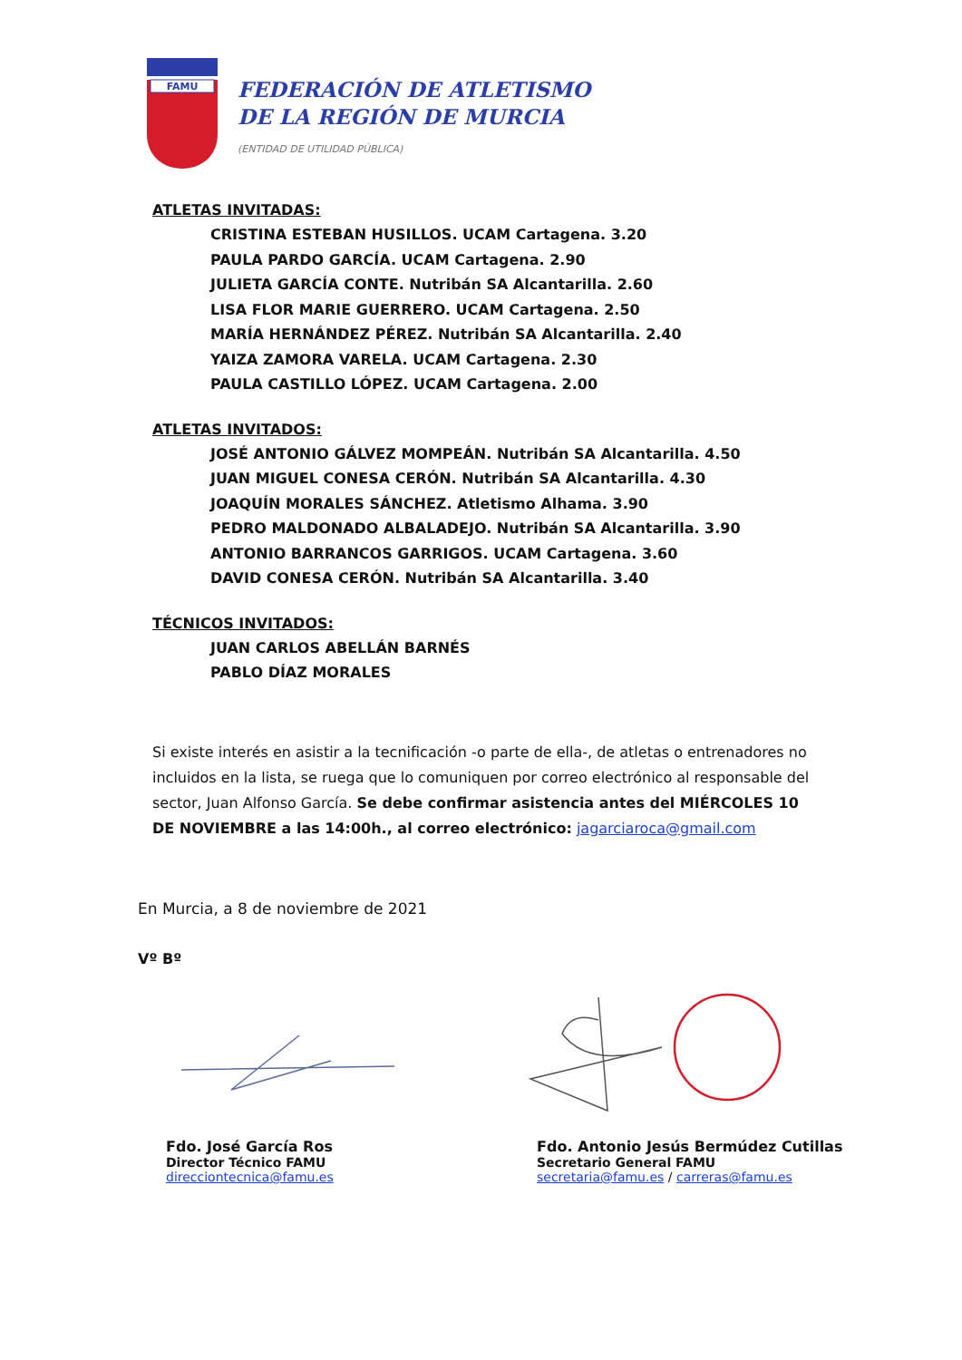FAMU
FEDERACIÓN DE ATLETISMO
DE LA REGIÓN DE MURCIA
(ENTIDAD DE UTILIDAD PÚBLICA)
ATLETAS INVITADAS:
CRISTINA ESTEBAN HUSILLOS. UCAM Cartagena. 3.20
PAULA PARDO GARCÍA. UCAM Cartagena. 2.90
JULIETA GARCÍA CONTE. Nutribán SA Alcantarilla. 2.60
LISA FLOR MARIE GUERRERO. UCAM Cartagena. 2.50
MARÍA HERNÁNDEZ PÉREZ. Nutribán SA Alcantarilla. 2.40
YAIZA ZAMORA VARELA. UCAM Cartagena. 2.30
PAULA CASTILLO LÓPEZ. UCAM Cartagena. 2.00
ATLETAS INVITADOS:
JOSÉ ANTONIO GÁLVEZ MOMPEÁN. Nutribán SA Alcantarilla. 4.50
JUAN MIGUEL CONESA CERÓN. Nutribán SA Alcantarilla. 4.30
JOAQUÍN MORALES SÁNCHEZ. Atletismo Alhama. 3.90
PEDRO MALDONADO ALBALADEJO. Nutribán SA Alcantarilla. 3.90
ANTONIO BARRANCOS GARRIGOS. UCAM Cartagena. 3.60
DAVID CONESA CERÓN. Nutribán SA Alcantarilla. 3.40
TÉCNICOS INVITADOS:
JUAN CARLOS ABELLÁN BARNÉS
PABLO DÍAZ MORALES
Si existe interés en asistir a la tecnificación -o parte de ella-, de atletas o entrenadores no incluidos en la lista, se ruega que lo comuniquen por correo electrónico al responsable del sector, Juan Alfonso García. Se debe confirmar asistencia antes del MIÉRCOLES 10 DE NOVIEMBRE a las 14:00h., al correo electrónico: jagarciaroca@gmail.com
En Murcia, a 8 de noviembre de 2021
Vº Bº
Fdo. José García Ros
Director Técnico FAMU
direcciontecnica@famu.es
Fdo. Antonio Jesús Bermúdez Cutillas
Secretario General FAMU
secretaria@famu.es / carreras@famu.es